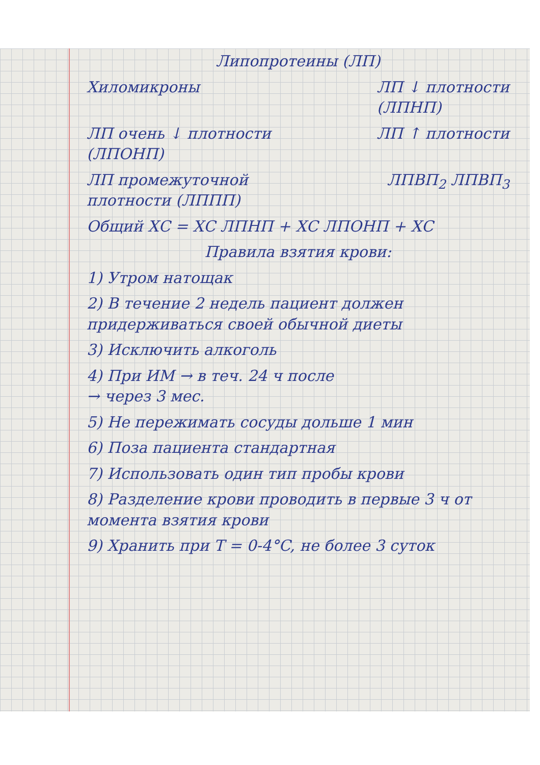Липопротеины (ЛП)
Хиломикроны ЛП ↓ плотности
(ЛПНП)
ЛП очень ↓ плотности
(ЛПОНП)
ЛП ↑ плотности
ЛП промежуточной
плотности (ЛППП)
ЛПВП<sub>2</sub> ЛПВП<sub>3</sub>
Общий ХС = ХС ЛПНП + ХС ЛПОНП + ХС
Правила взятия крови:
1) Утром натощак
2) В течение 2 недель пациент должен придерживаться своей обычной диеты
3) Исключить алкоголь
4) При ИМ → в теч. 24 ч после
→ через 3 мес.
5) Не пережимать сосуды дольше 1 мин
6) Поза пациента стандартная
7) Использовать один тип пробы крови
8) Разделение крови проводить в первые 3 ч от момента взятия крови
9) Хранить при T = 0-4°C, не более 3 суток